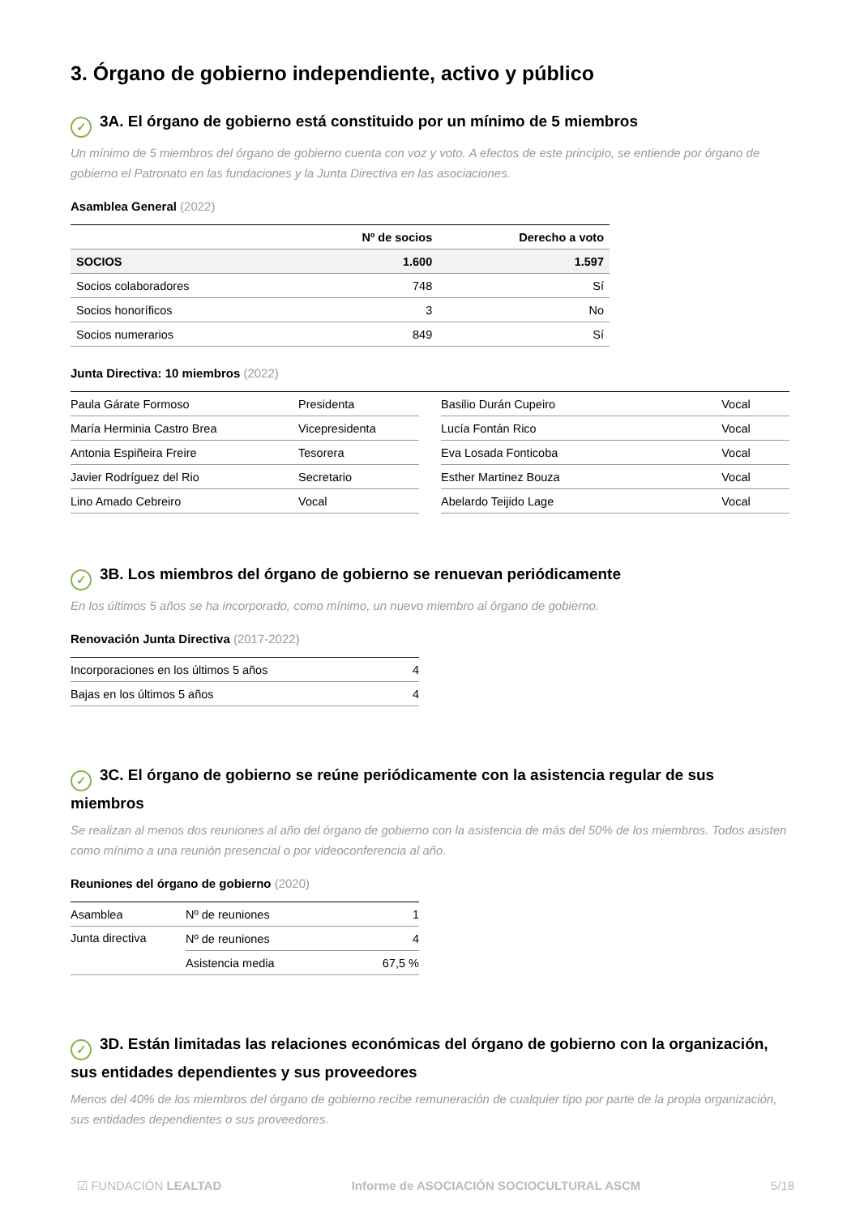3. Órgano de gobierno independiente, activo y público
✓ 3A. El órgano de gobierno está constituido por un mínimo de 5 miembros
Un mínimo de 5 miembros del órgano de gobierno cuenta con voz y voto. A efectos de este principio, se entiende por órgano de gobierno el Patronato en las fundaciones y la Junta Directiva en las asociaciones.
Asamblea General (2022)
| | Nº de socios | Derecho a voto |
| --- | --- | --- |
| SOCIOS | 1.600 | 1.597 |
| Socios colaboradores | 748 | Sí |
| Socios honoríficos | 3 | No |
| Socios numerarios | 849 | Sí |
Junta Directiva: 10 miembros (2022)
| Paula Gárate Formoso | Presidenta |
| María Herminia Castro Brea | Vicepresidenta |
| Antonia Espiñeira Freire | Tesorera |
| Javier Rodríguez del Rio | Secretario |
| Lino Amado Cebreiro | Vocal |
| Basilio Durán Cupeiro | Vocal |
| Lucía Fontán Rico | Vocal |
| Eva Losada Fonticoba | Vocal |
| Esther Martinez Bouza | Vocal |
| Abelardo Teijido Lage | Vocal |
✓ 3B. Los miembros del órgano de gobierno se renuevan periódicamente
En los últimos 5 años se ha incorporado, como mínimo, un nuevo miembro al órgano de gobierno.
Renovación Junta Directiva (2017-2022)
| Incorporaciones en los últimos 5 años | 4 |
| Bajas en los últimos 5 años | 4 |
✓ 3C. El órgano de gobierno se reúne periódicamente con la asistencia regular de sus miembros
Se realizan al menos dos reuniones al año del órgano de gobierno con la asistencia de más del 50% de los miembros. Todos asisten como mínimo a una reunión presencial o por videoconferencia al año.
Reuniones del órgano de gobierno (2020)
| Asamblea | Nº de reuniones | 1 |
| Junta directiva | Nº de reuniones | 4 |
| | Asistencia media | 67,5 % |
✓ 3D. Están limitadas las relaciones económicas del órgano de gobierno con la organización, sus entidades dependientes y sus proveedores
Menos del 40% de los miembros del órgano de gobierno recibe remuneración de cualquier tipo por parte de la propia organización, sus entidades dependientes o sus proveedores.
☑ FUNDACIÓN LEALTAD Informe de ASOCIACIÓN SOCIOCULTURAL ASCM 5/18